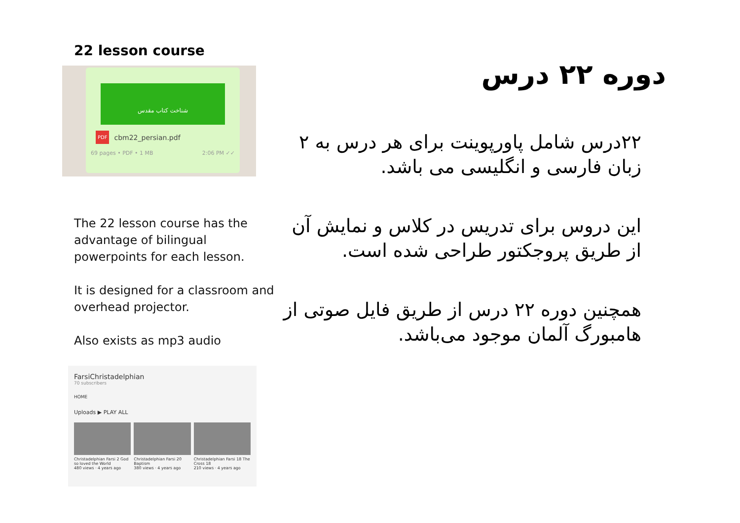22 lesson course
شناخت کتاب مقدس
PDF cbm22_persian.pdf
69 pages • PDF • 1 MB 2:06 PM ✓✓
The 22 lesson course has the advantage of bilingual powerpoints for each lesson.
It is designed for a classroom and overhead projector.
Also exists as mp3 audio
FarsiChristadelphian
70 subscribers
HOME
Uploads ▶ PLAY ALL
Christadelphian Farsi 2 God so loved the World
480 views · 4 years ago
Christadelphian Farsi 20 Baptism
380 views · 4 years ago
Christadelphian Farsi 18 The Cross 18
210 views · 4 years ago
دوره ۲۲ درس
۲۲درس شامل پاورپوینت برای هر درس به ۲ زبان فارسی و انگلیسی می باشد.
این دروس برای تدریس در کلاس و نمایش آن از طریق پروجکتور طراحی شده است.
همچنین دوره ۲۲ درس از طریق فایل صوتی از هامبورگ آلمان موجود می‌باشد.